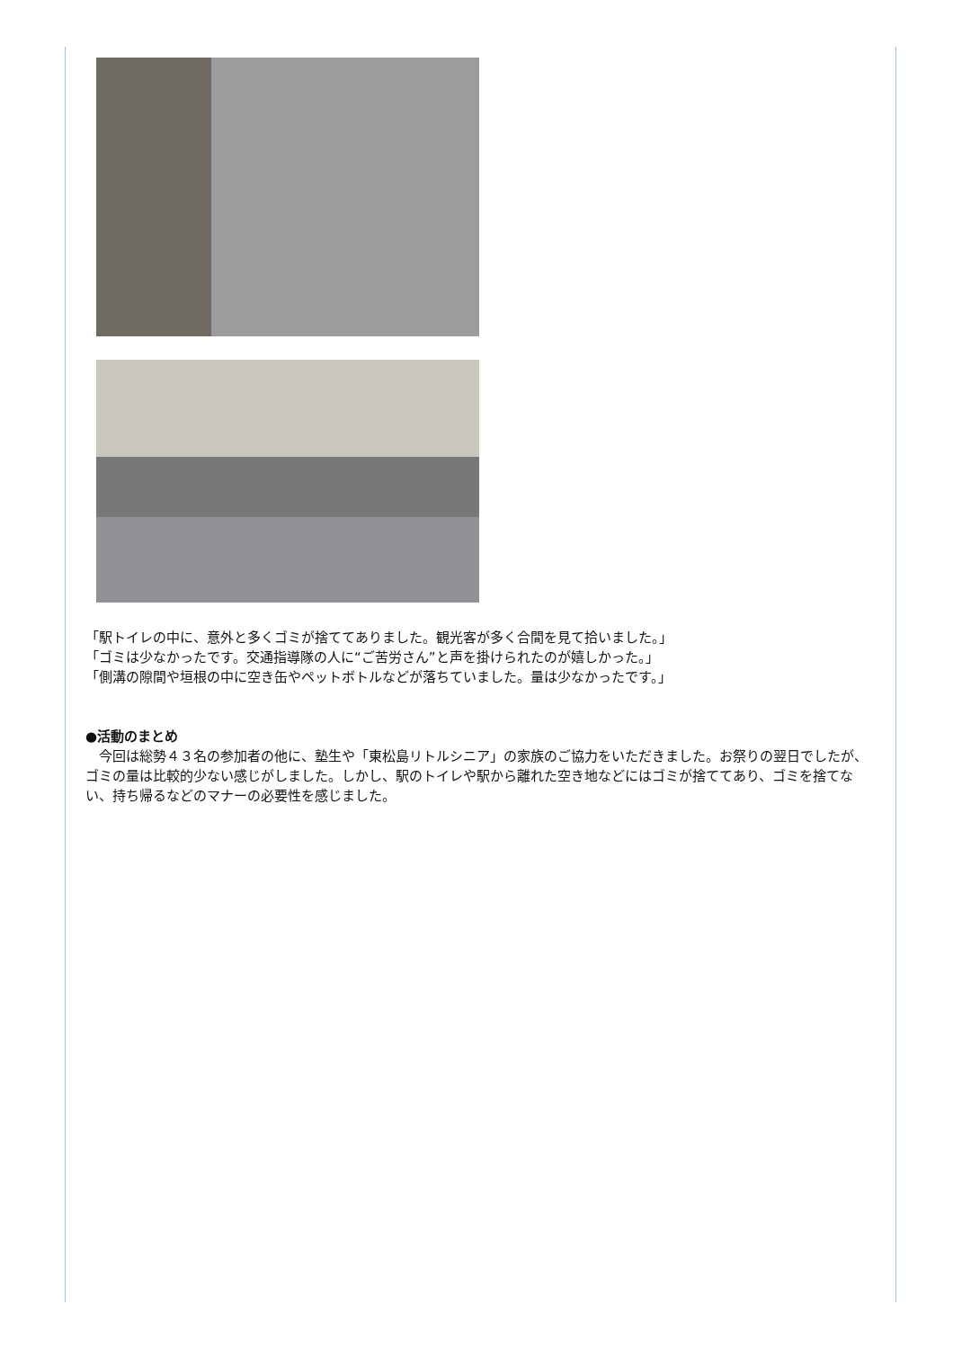「駅トイレの中に、意外と多くゴミが捨ててありました。観光客が多く合間を見て拾いました。」
「ゴミは少なかったです。交通指導隊の人に“ご苦労さん”と声を掛けられたのが嬉しかった。」
「側溝の隙間や垣根の中に空き缶やペットボトルなどが落ちていました。量は少なかったです。」
●活動のまとめ
　今回は総勢４３名の参加者の他に、塾生や「東松島リトルシニア」の家族のご協力をいただきました。お祭りの翌日でしたが、ゴミの量は比較的少ない感じがしました。しかし、駅のトイレや駅から離れた空き地などにはゴミが捨ててあり、ゴミを捨てない、持ち帰るなどのマナーの必要性を感じました。